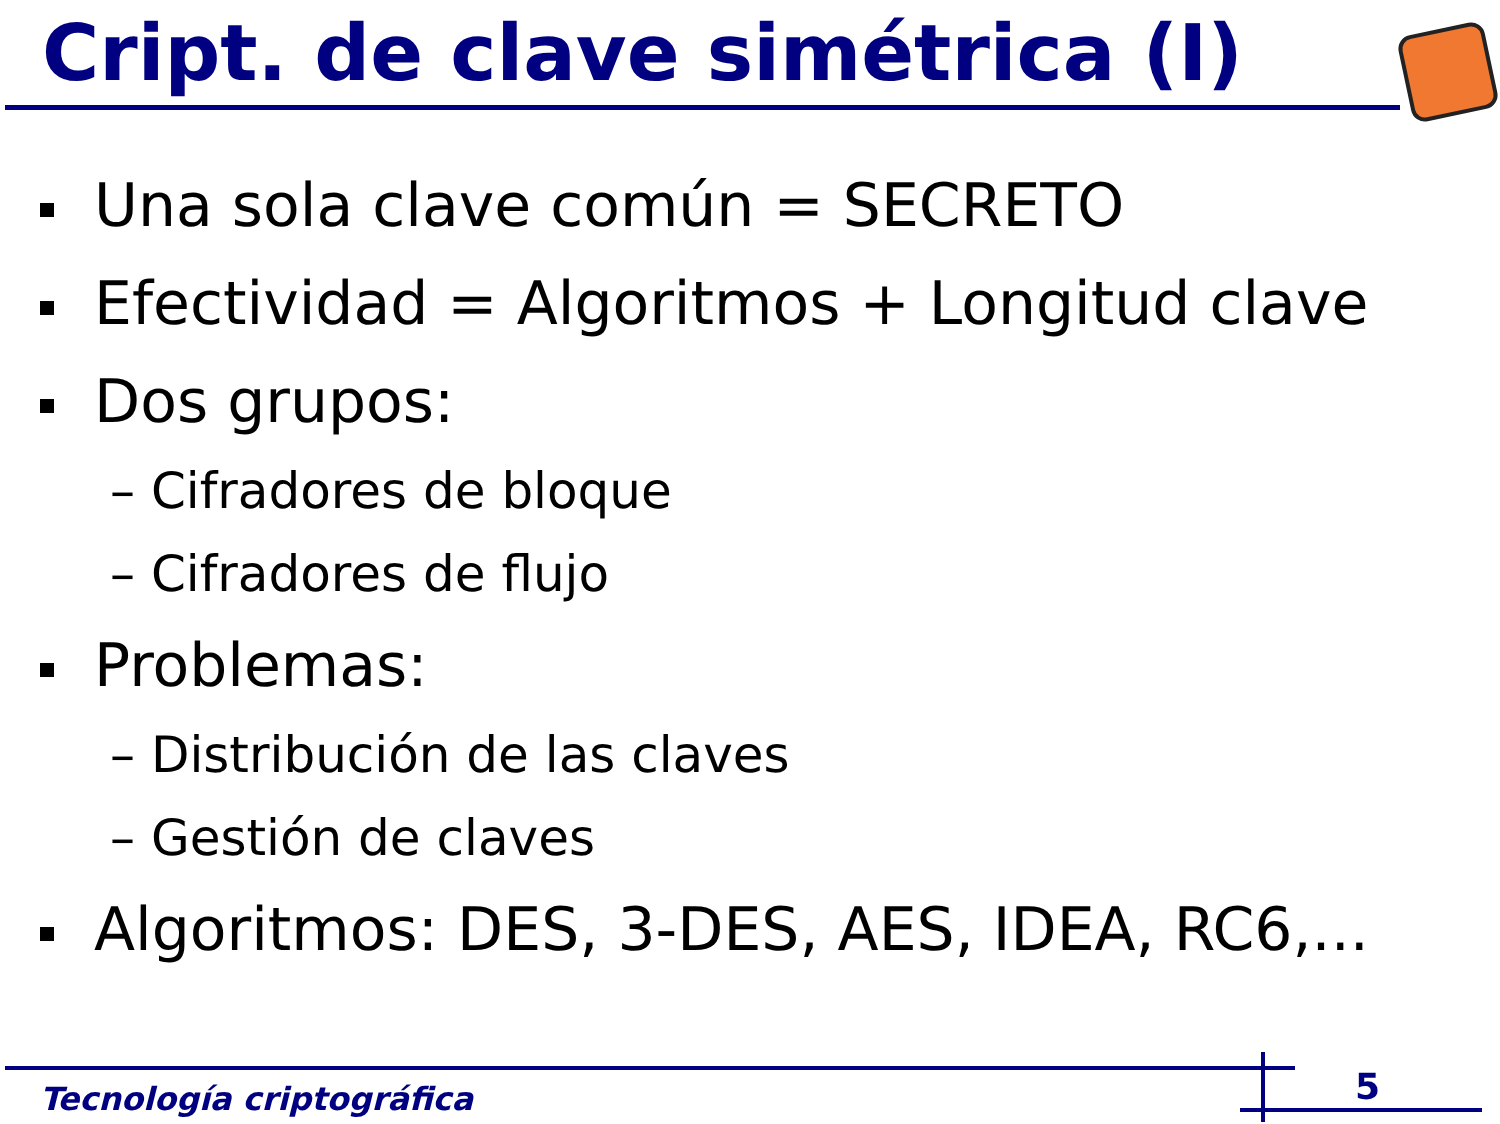Cript. de clave simétrica (I)
Una sola clave común = SECRETO
Efectividad = Algoritmos + Longitud clave
Dos grupos:
– Cifradores de bloque
– Cifradores de flujo
Problemas:
– Distribución de las claves
– Gestión de claves
Algoritmos: DES, 3-DES, AES, IDEA, RC6,...
Tecnología criptográfica 5